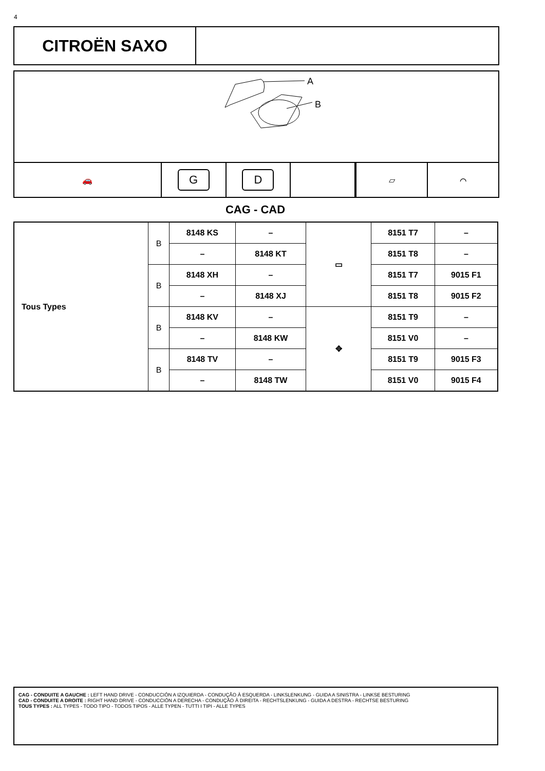4
CITROËN SAXO
A
B
🚗
G D
▱ ⌒
CAG - CAD
| Tous Types | B | 8148 KS | – | ▭ | 8151 T7 | – |
| | | – | 8148 KT | | 8151 T8 | – |
| | B | 8148 XH | – | | 8151 T7 | 9015 F1 |
| | | – | 8148 XJ | | 8151 T8 | 9015 F2 |
| | B | 8148 KV | – | ✥ | 8151 T9 | – |
| | | – | 8148 KW | | 8151 V0 | – |
| | B | 8148 TV | – | | 8151 T9 | 9015 F3 |
| | | – | 8148 TW | | 8151 V0 | 9015 F4 |
CAG - CONDUITE A GAUCHE : LEFT HAND DRIVE - CONDUCCIÓN A IZQUIERDA - CONDUÇÃO À ESQUERDA - LINKSLENKUNG - GUIDA A SINISTRA - LINKSE BESTURING
CAD - CONDUITE A DROITE : RIGHT HAND DRIVE - CONDUCCIÓN A DERECHA - CONDUÇÃO À DIREITA - RECHTSLENKUNG - GUIDA A DESTRA - RECHTSE BESTURING
TOUS TYPES : ALL TYPES - TODO TIPO - TODOS TIPOS - ALLE TYPEN - TUTTI I TIPI - ALLE TYPES